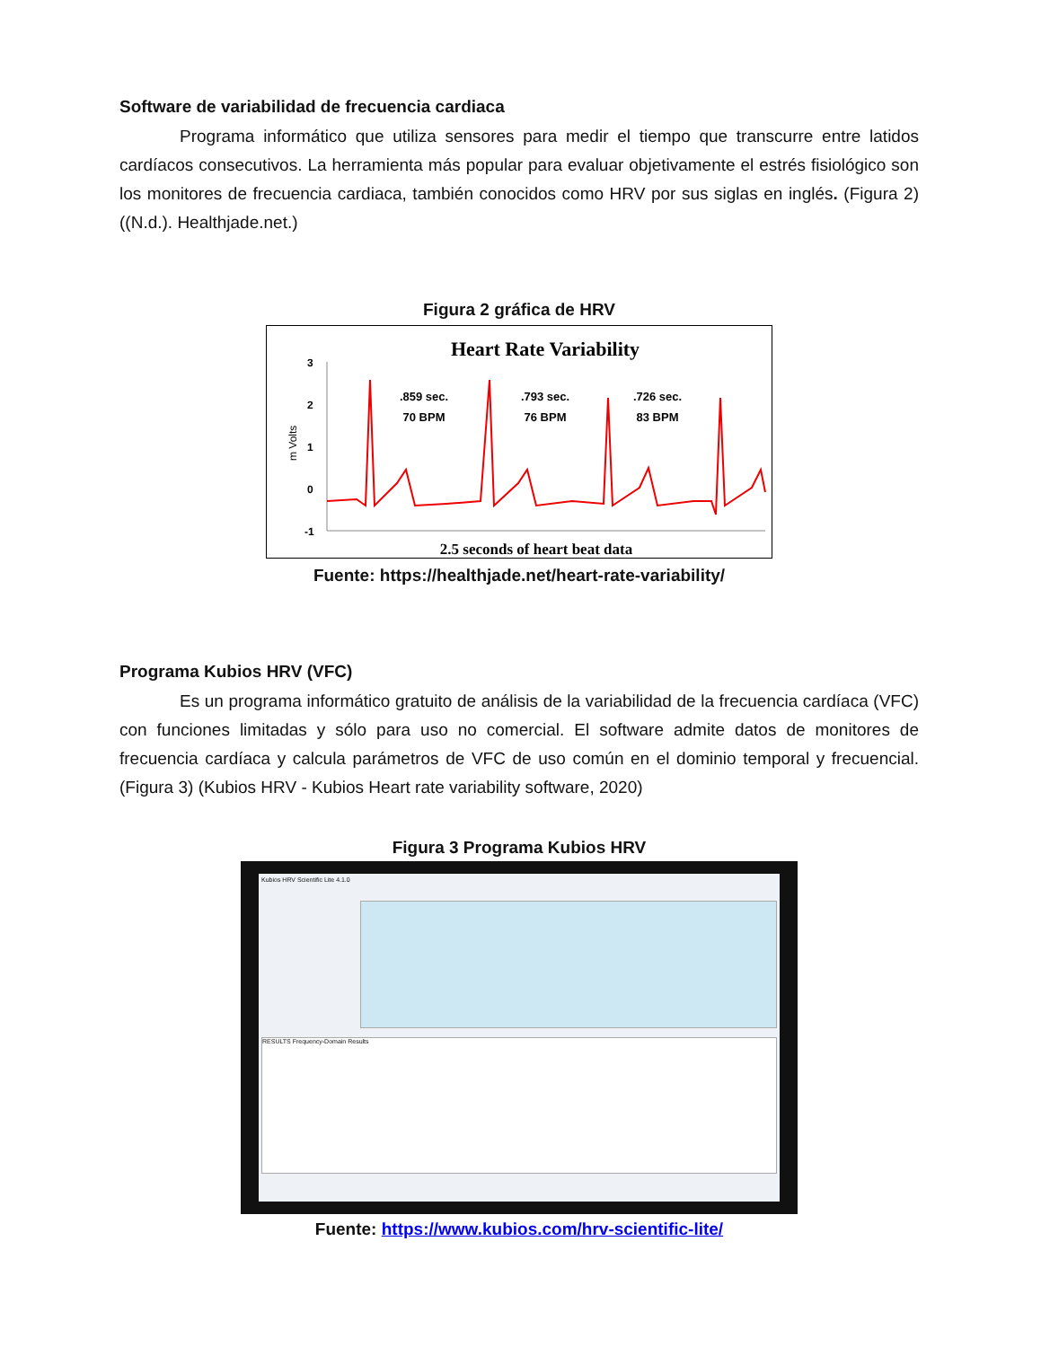Software de variabilidad de frecuencia cardiaca
Programa informático que utiliza sensores para medir el tiempo que transcurre entre latidos cardíacos consecutivos. La herramienta más popular para evaluar objetivamente el estrés fisiológico son los monitores de frecuencia cardiaca, también conocidos como HRV por sus siglas en inglés. (Figura 2) ((N.d.). Healthjade.net.)
Figura 2 gráfica de HRV
Heart Rate Variability
3
2
1
0
-1
m Volts
.859 sec.
70 BPM
.793 sec.
76 BPM
.726 sec.
83 BPM
2.5 seconds of heart beat data
Fuente: https://healthjade.net/heart-rate-variability/
Programa Kubios HRV (VFC)
Es un programa informático gratuito de análisis de la variabilidad de la frecuencia cardíaca (VFC) con funciones limitadas y sólo para uso no comercial. El software admite datos de monitores de frecuencia cardíaca y calcula parámetros de VFC de uso común en el dominio temporal y frecuencial. (Figura 3) (Kubios HRV - Kubios Heart rate variability software, 2020)
Figura 3 Programa Kubios HRV
Kubios HRV Scientific Lite 4.1.0
RESULTS Frequency-Domain Results
Fuente: https://www.kubios.com/hrv-scientific-lite/